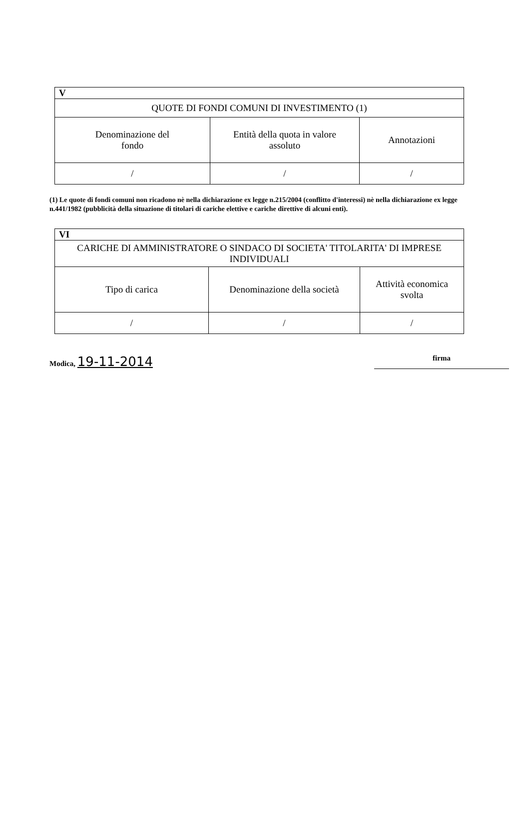| V | | |
| QUOTE DI FONDI COMUNI DI INVESTIMENTO (1) | | |
| Denominazione del fondo | Entità della quota in valore assoluto | Annotazioni |
| / | / | / |
(1) Le quote di fondi comuni non ricadono nè nella dichiarazione ex legge n.215/2004 (conflitto d'interessi) nè nella dichiarazione ex legge n.441/1982 (pubblicità della situazione di titolari di cariche elettive e cariche direttive di alcuni enti).
| VI | | |
| CARICHE DI AMMINISTRATORE O SINDACO DI SOCIETA' TITOLARITA' DI IMPRESE INDIVIDUALI | | |
| Tipo di carica | Denominazione della società | Attività economica svolta |
| / | / | / |
Modica, 19-11-2014 firma